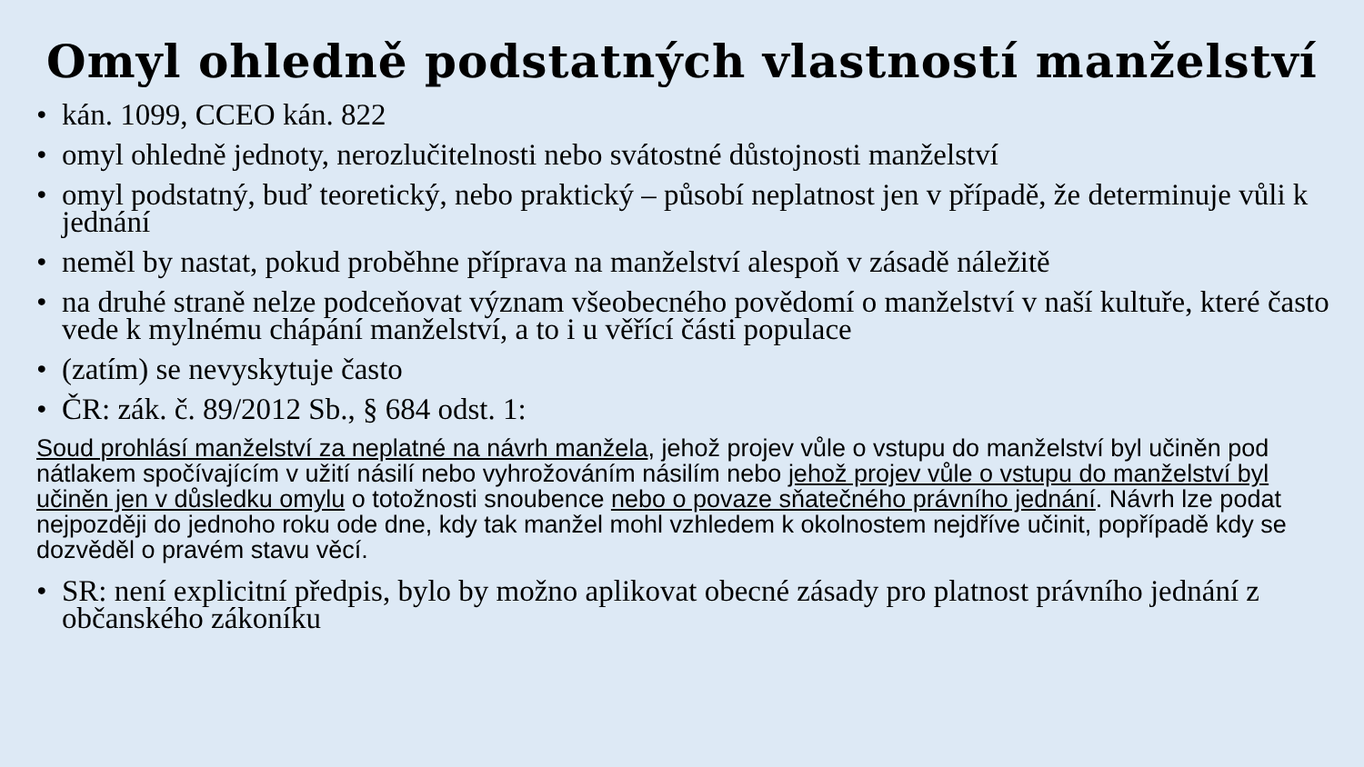Omyl ohledně podstatných vlastností manželství
• kán. 1099, CCEO kán. 822
• omyl ohledně jednoty, nerozlučitelnosti nebo svátostné důstojnosti manželství
• omyl podstatný, buď teoretický, nebo praktický – působí neplatnost jen v případě, že determinuje vůli k jednání
• neměl by nastat, pokud proběhne příprava na manželství alespoň v zásadě náležitě
• na druhé straně nelze podceňovat význam všeobecného povědomí o manželství v naší kultuře, které často vede k mylnému chápání manželství, a to i u věřící části populace
• (zatím) se nevyskytuje často
• ČR: zák. č. 89/2012 Sb., § 684 odst. 1:
Soud prohlásí manželství za neplatné na návrh manžela, jehož projev vůle o vstupu do manželství byl učiněn pod nátlakem spočívajícím v užití násilí nebo vyhrožováním násilím nebo jehož projev vůle o vstupu do manželství byl učiněn jen v důsledku omylu o totožnosti snoubence nebo o povaze sňatečného právního jednání. Návrh lze podat nejpozději do jednoho roku ode dne, kdy tak manžel mohl vzhledem k okolnostem nejdříve učinit, popřípadě kdy se dozvěděl o pravém stavu věcí.
• SR: není explicitní předpis, bylo by možno aplikovat obecné zásady pro platnost právního jednání z občanského zákoníku